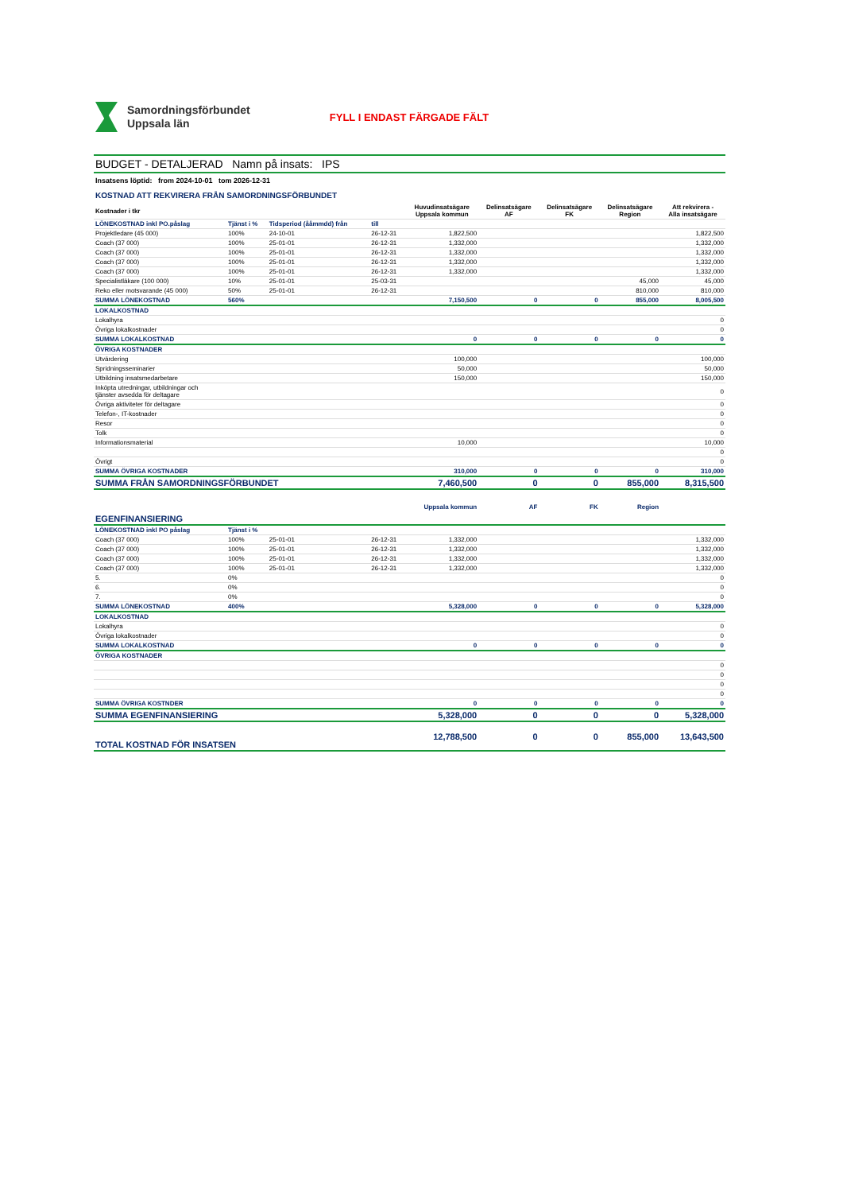Samordningsförbundet
Uppsala län
FYLL I ENDAST FÄRGADE FÄLT
BUDGET - DETALJERAD Namn på insats: IPS
Insatsens löptid: from 2024-10-01 tom 2026-12-31
KOSTNAD ATT REKVIRERA FRÅN SAMORDNINGSFÖRBUNDET
| Kostnader i tkr | | | | Huvudinsatsägare Uppsala kommun | Delinsatsägare AF | Delinsatsägare FK | Delinsatsägare Region | Att rekvirera - Alla insatsägare |
| --- | --- | --- | --- | --- | --- | --- | --- | --- |
| LÖNEKOSTNAD inkl PO.påslag | Tjänst i % | Tidsperiod (ååmmdd) från | till | | | | | |
| Projektledare (45 000) | 100% | 24-10-01 | 26-12-31 | 1,822,500 | | | | 1,822,500 |
| Coach (37 000) | 100% | 25-01-01 | 26-12-31 | 1,332,000 | | | | 1,332,000 |
| Coach (37 000) | 100% | 25-01-01 | 26-12-31 | 1,332,000 | | | | 1,332,000 |
| Coach (37 000) | 100% | 25-01-01 | 26-12-31 | 1,332,000 | | | | 1,332,000 |
| Coach (37 000) | 100% | 25-01-01 | 26-12-31 | 1,332,000 | | | | 1,332,000 |
| Specialistläkare (100 000) | 10% | 25-01-01 | 25-03-31 | | | | 45,000 | 45,000 |
| Reko eller motsvarande (45 000) | 50% | 25-01-01 | 26-12-31 | | | | 810,000 | 810,000 |
| SUMMA LÖNEKOSTNAD | 560% | | | 7,150,500 | 0 | 0 | 855,000 | 8,005,500 |
| LOKALKOSTNAD | | | | | | | | |
| Lokalhyra | | | | | | | | 0 |
| Övriga lokalkostnader | | | | | | | | 0 |
| SUMMA LOKALKOSTNAD | | | | 0 | 0 | 0 | 0 | 0 |
| ÖVRIGA KOSTNADER | | | | | | | | |
| Utvärdering | | | | 100,000 | | | | 100,000 |
| Spridningsseminarier | | | | 50,000 | | | | 50,000 |
| Utbildning insatsmedarbetare | | | | 150,000 | | | | 150,000 |
| Inköpta utredningar, utbildningar och tjänster avsedda för deltagare | | | | | | | | 0 |
| Övriga aktiviteter för deltagare | | | | | | | | 0 |
| Telefon-, IT-kostnader | | | | | | | | 0 |
| Resor | | | | | | | | 0 |
| Tolk | | | | | | | | 0 |
| Informationsmaterial | | | | 10,000 | | | | 10,000 |
| | | | | | | | | 0 |
| Övrigt | | | | | | | | 0 |
| SUMMA ÖVRIGA KOSTNADER | | | | 310,000 | 0 | 0 | 0 | 310,000 |
| SUMMA FRÅN SAMORDNINGSFÖRBUNDET | | | | 7,460,500 | 0 | 0 | 855,000 | 8,315,500 |
| EGENFINANSIERING | | | | Uppsala kommun | AF | FK | Region | |
| LÖNEKOSTNAD inkl PO påslag | Tjänst i % | | | | | | | |
| Coach (37 000) | 100% | 25-01-01 | 26-12-31 | 1,332,000 | | | | 1,332,000 |
| Coach (37 000) | 100% | 25-01-01 | 26-12-31 | 1,332,000 | | | | 1,332,000 |
| Coach (37 000) | 100% | 25-01-01 | 26-12-31 | 1,332,000 | | | | 1,332,000 |
| Coach (37 000) | 100% | 25-01-01 | 26-12-31 | 1,332,000 | | | | 1,332,000 |
| 5. | 0% | | | | | | | 0 |
| 6. | 0% | | | | | | | 0 |
| 7. | 0% | | | | | | | 0 |
| SUMMA LÖNEKOSTNAD | 400% | | | 5,328,000 | 0 | 0 | 0 | 5,328,000 |
| LOKALKOSTNAD | | | | | | | | |
| Lokalhyra | | | | | | | | 0 |
| Övriga lokalkostnader | | | | | | | | 0 |
| SUMMA LOKALKOSTNAD | | | | 0 | 0 | 0 | 0 | 0 |
| ÖVRIGA KOSTNADER | | | | | | | | |
| | | | | | | | | 0 |
| | | | | | | | | 0 |
| | | | | | | | | 0 |
| | | | | | | | | 0 |
| SUMMA ÖVRIGA KOSTNDER | | | | 0 | 0 | 0 | 0 | 0 |
| SUMMA EGENFINANSIERING | | | | 5,328,000 | 0 | 0 | 0 | 5,328,000 |
| TOTAL KOSTNAD FÖR INSATSEN | | | | 12,788,500 | 0 | 0 | 855,000 | 13,643,500 |